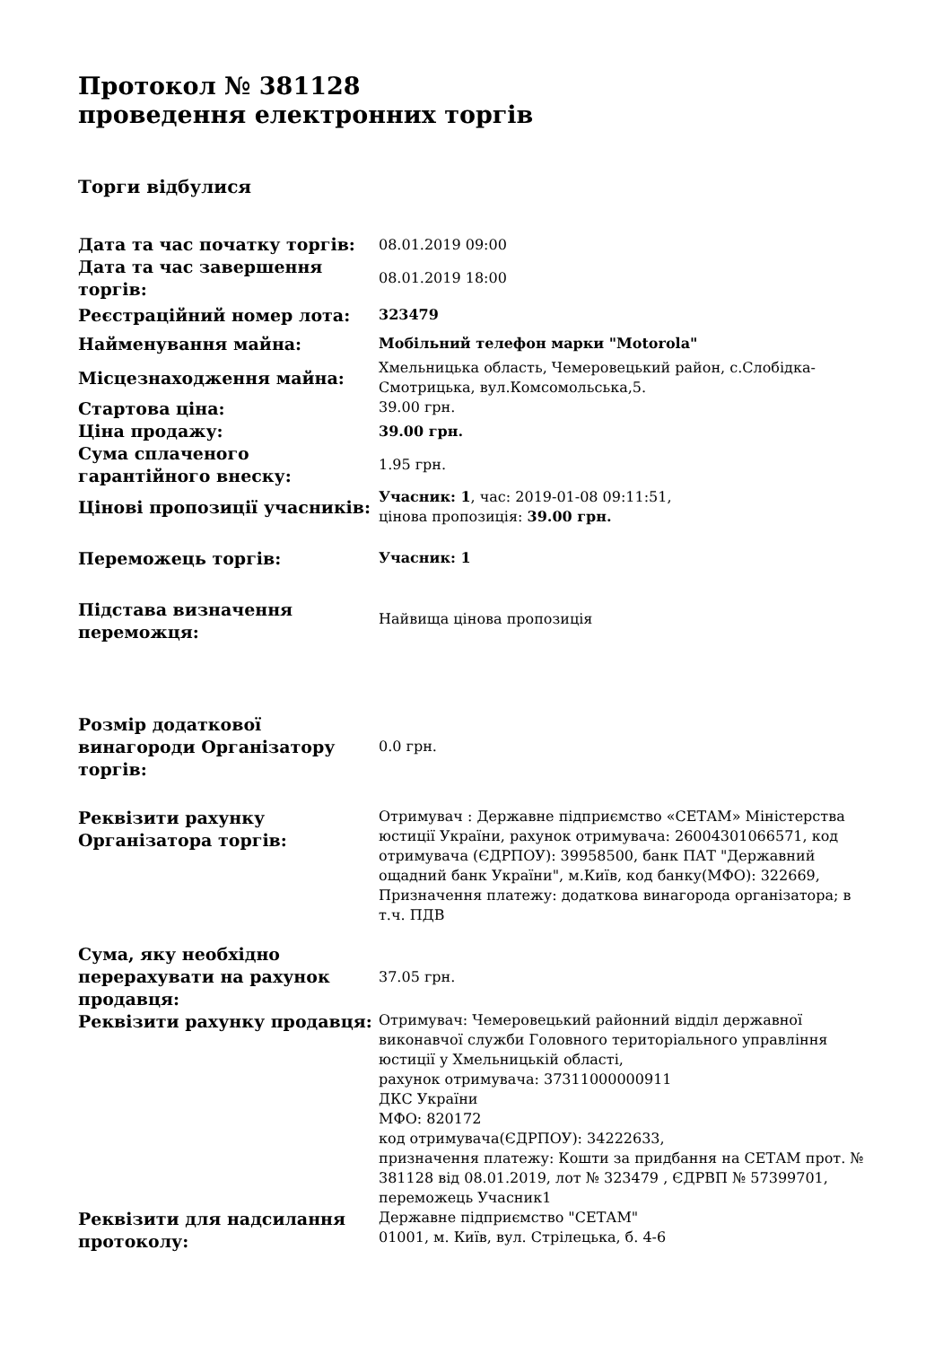Протокол № 381128
проведення електронних торгів
Торги відбулися
| Дата та час початку торгів: | 08.01.2019 09:00 |
| Дата та час завершення торгів: | 08.01.2019 18:00 |
| Реєстраційний номер лота: | 323479 |
| Найменування майна: | Мобільний телефон марки "Motorola" |
| Місцезнаходження майна: | Хмельницька область, Чемеровецький район, с.Слобідка-Смотрицька, вул.Комсомольська,5. |
| Стартова ціна: | 39.00 грн. |
| Ціна продажу: | 39.00 грн. |
| Сума сплаченого гарантійного внеску: | 1.95 грн. |
| Цінові пропозиції учасників: | Учасник: 1 , час: 2019-01-08 09:11:51, цінова пропозиція: 39.00 грн. |
| Переможець торгів: | Учасник: 1 |
| Підстава визначення переможця: | Найвища цінова пропозиція |
| Розмір додаткової винагороди Організатору торгів: | 0.0 грн. |
| Реквізити рахунку Організатора торгів: | Отримувач : Державне підприємство «СЕТАМ» Міністерства юстиції України, рахунок отримувача: 26004301066571, код отримувача (ЄДРПОУ): 39958500, банк ПАТ "Державний ощадний банк України", м.Київ, код банку(МФО): 322669, Призначення платежу: додаткова винагорода організатора; в т.ч. ПДВ |
| Сума, яку необхідно перерахувати на рахунок продавця: | 37.05 грн. |
| Реквізити рахунку продавця: | Отримувач: Чемеровецький районний відділ державної виконавчої служби Головного територіального управління юстиції у Хмельницькій області, рахунок отримувача: 37311000000911 ДКС України МФО: 820172 код отримувача(ЄДРПОУ): 34222633, призначення платежу: Кошти за придбання на СЕТАМ прот. № 381128 від 08.01.2019, лот № 323479 , ЄДРВП № 57399701, переможець Учасник1 |
| Реквізити для надсилання протоколу: | Державне підприємство "СЕТАМ" 01001, м. Київ, вул. Стрілецька, б. 4-6 |